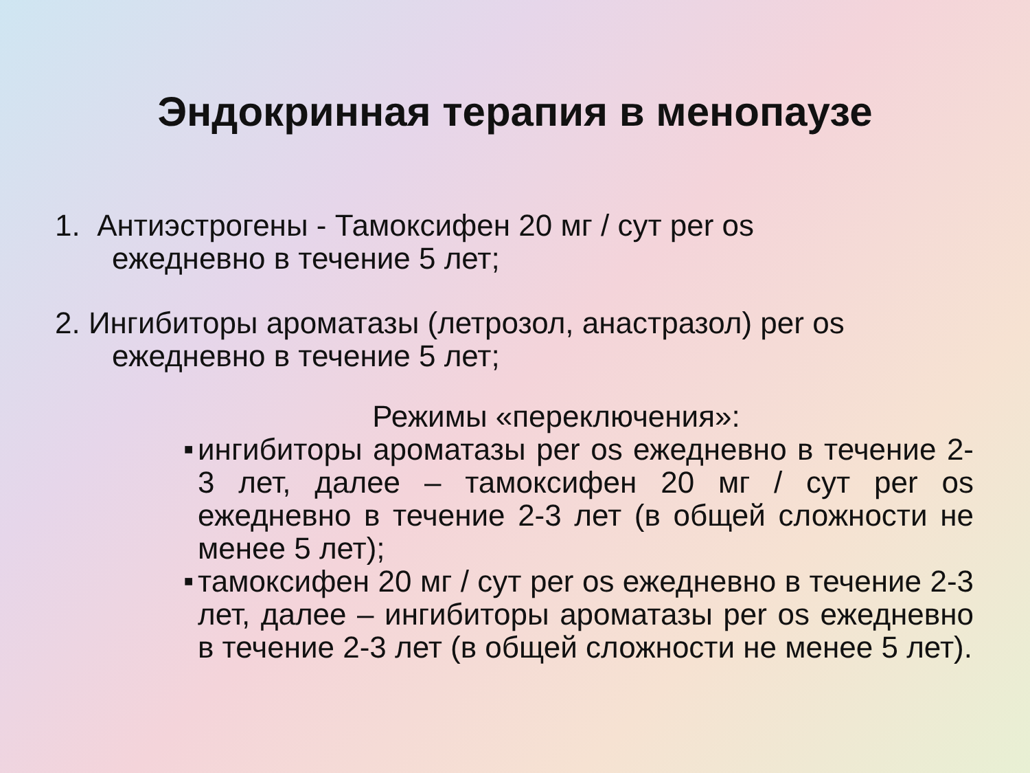Эндокринная терапия в менопаузе
1. Антиэстрогены - Тамоксифен 20 мг / сут per os
ежедневно в течение 5 лет;
2. Ингибиторы ароматазы (летрозол, анастразол) per os
ежедневно в течение 5 лет;
Режимы «переключения»:
■ ингибиторы ароматазы per os ежедневно в течение 2-3 лет, далее – тамоксифен 20 мг / сут per os ежедневно в течение 2-3 лет (в общей сложности не менее 5 лет);
■ тамоксифен 20 мг / сут per os ежедневно в течение 2-3 лет, далее – ингибиторы ароматазы per os ежедневно в течение 2-3 лет (в общей сложности не менее 5 лет).